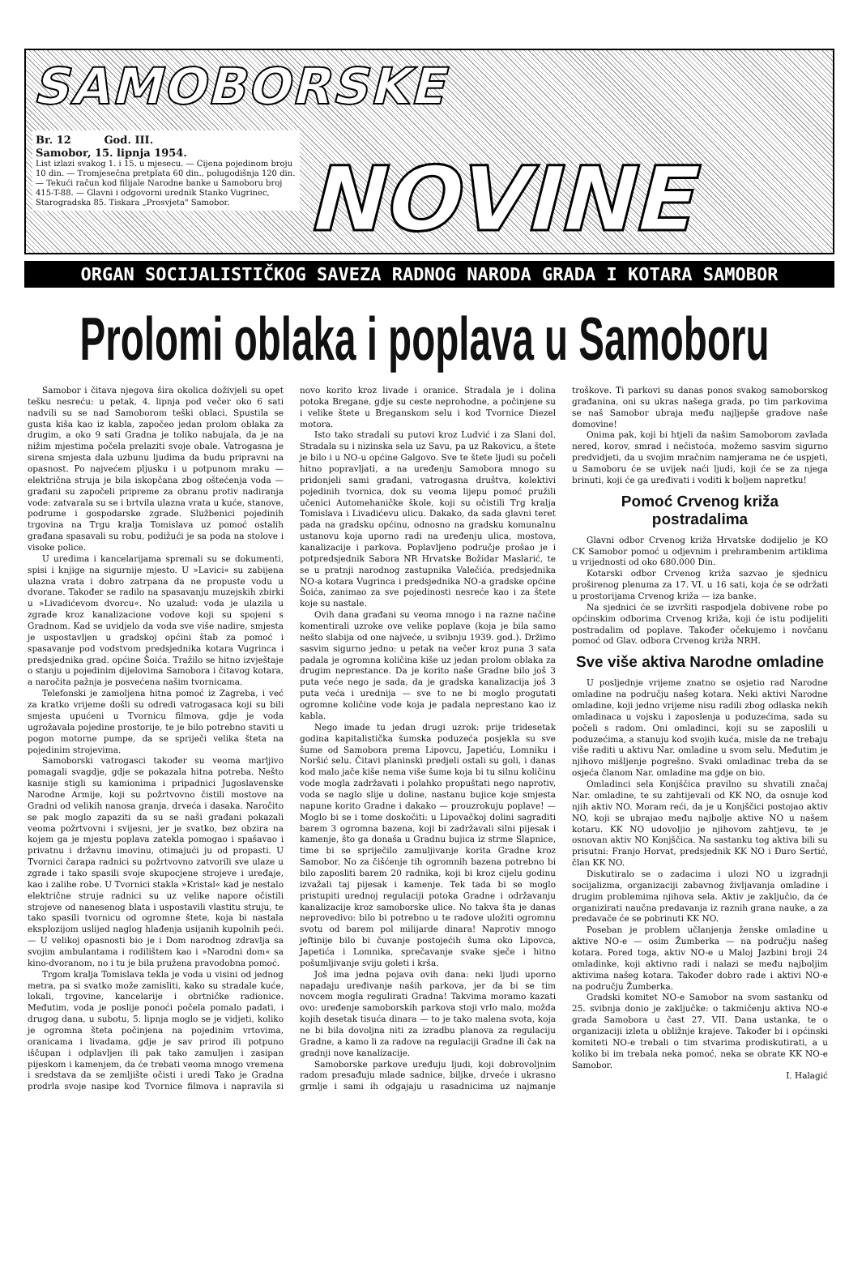SAMOBORSKE
Br. 12 God. III.
Samobor, 15. lipnja 1954.
List izlazi svakog 1. i 15. u mjesecu. — Cijena pojedinom broju 10 din. — Tromjesečna pretplata 60 din., polugodišnja 120 din. — Tekući račun kod filijale Narodne banke u Samoboru broj 415-T-88. — Glavni i odgovorni urednik Stanko Vugrinec, Starogradska 85. Tiskara „Prosvjeta" Samobor.
NOVINE
ORGAN SOCIJALISTIČKOG SAVEZA RADNOG NARODA GRADA I KOTARA SAMOBOR
Prolomi oblaka i poplava u Samoboru
Samobor i čitava njegova šira okolica doživjeli su opet tešku nesreću: u petak, 4. lipnja pod večer oko 6 sati nadvili su se nad Samoborom teški oblaci. Spustila se gusta kiša kao iz kabla, započeo jedan prolom oblaka za drugim, a oko 9 sati Gradna je toliko nabujala, da je na nižim mjestima počela prelaziti svoje obale. Vatrogasna je sirena smjesta dala uzbunu ljudima da budu pripravni na opasnost. Po najvećem pljusku i u potpunom mraku — električna struja je bila iskopčana zbog oštećenja voda — građani su započeli priprеme za obranu protiv nadiranja vode: zatvarala su se i brtvila ulazna vrata u kuće, stanove, podrume i gospodarske zgrade. Službenici pojedinih trgovina na Trgu kralja Tomislava uz pomoć ostalih građana spasavali su robu, podižući je sa poda na stolove i visoke police.
U uredima i kancelarijama spremali su se dokumenti, spisi i knjige na sigurnije mjesto. U »Lavici« su zabijena ulazna vrata i dobro zatrpana da ne propuste vodu u dvorane. Također se radilo na spasavanju muzejskih zbirki u »Livadićevom dvorcu«. No uzalud: voda je ulazila u zgrade kroz kanalizacione vodove koji su spojeni s Gradnom. Kad se uvidjelo da voda sve više nadire, smjesta je uspostavljen u gradskoj općini štab za pomoć i spasavanje pod vodstvom predsjednika kotara Vugrinca i predsjednika grad. općine Šoića. Tražilo se hitno izvještaje o stanju u pojedinim dijelovima Samobora i čitavog kotara, a naročita pažnja je posvećena našim tvornicama.
Telefonski je zamoljena hitna pomoć iz Zagreba, i već za kratko vrijeme došli su odredi vatrogasaca koji su bili smjesta upućeni u Tvornicu filmova, gdje je voda ugrožavala pojedine prostorije, te je bilo potrebno staviti u pogon motorne pumpe, da se spriječi velika šteta na pojedinim strojevima.
Samoborski vatrogasci također su veoma marljivo pomagali svagdje, gdje se pokazala hitna potreba. Nešto kasnije stigli su kamionima i pripadnici Jugoslavenske Narodne Armije, koji su požrtvovno čistili mostove na Gradni od velikih nanosa granja, drveća i dasaka. Naročito se pak moglo zapaziti da su se naši građani pokazali veoma požrtvovni i svijesni, jer je svatko, bez obzira na kojem ga je mjestu poplava zatekla pomogao i spašavao i privatnu i državnu imovinu, otimajući ju od propasti. U Tvornici čarapa radnici su požrtvovno zatvorili sve ulaze u zgrade i tako spasili svoje skupocjene strojeve i uređaje, kao i zalihe robe. U Tvornici stakla »Kristal« kad je nestalo električne struje radnici su uz velike napore očistili strojeve od nanesenog blata i uspostavili vlastitu struju, te tako spasili tvornicu od ogromne štete, koja bi nastala eksplozijom uslijed naglog hlađenja usijanih kupolnih peći. — U velikoj opasnosti bio je i Dom narodnog zdravlja sa svojim ambulantama i rodilištem kao i »Narodni dom« sa kino-dvoranom, no i tu je bila pružena pravodobna pomoć.
Trgom kralja Tomislava tekla je voda u visini od jednog metra, pa si svatko može zamisliti, kako su stradale kuće, lokali, trgovine, kancelarije i obrtničke radionice. Međutim, voda je poslije ponoći počela pomalo padati, i drugog dana, u subotu, 5. lipnja moglo se je vidjeti, koliko je ogromna šteta počinjena na pojedinim vrtovima, oranicama i livadama, gdje je sav prirod ili potpuno iščupan i odplavljen ili pak tako zamuljen i zasipan pijeskom i kamenjem, da će trebati veoma mnogo vremena i sredstava da se zemljište očisti i uredi Tako je Gradna prodrla svoje nasipe kod Tvornice filmova i napravila si novo korito kroz livade i oranice. Stradala je i dolina potoka Bregane, gdje su ceste neprohodne, a počinjene su i velike štete u Breganskom selu i kod Tvornice Diezel motora.
Isto tako stradali su putovi kroz Ludvić i za Slani dol. Stradala su i nizinska sela uz Savu, pa uz Rakovicu, a štete je bilo i u NO-u općine Galgovo. Sve te štete ljudi su počeli hitno popravljati, a na uređenju Samobora mnogo su pridonjeli sami građani, vatrogasna društva, kolektivi pojedinih tvornica, dok su veoma lijepu pomoć pružili učenici Automehaničke škole, koji su očistili Trg kralja Tomislava i Livadićevu ulicu. Dakako, da sada glavni teret pada na gradsku općinu, odnosno na gradsku komunalnu ustanovu koja uporno radi na uređenju ulica, mostova, kanalizacije i parkova. Poplavljeno područje prošao je i potpredsjednik Sabora NR Hrvatske Božidar Maslarić, te se u pratnji narodnog zastupnika Valečića, predsjednika NO-a kotara Vugrinca i predsjednika NO-a gradske općine Šoića, zanimao za sve pojedinosti nesreće kao i za štete koje su nastale.
Ovih dana građani su veoma mnogo i na razne načine komentirali uzroke ove velike poplave (koja je bila samo nešto slabija od one najveće, u svibnju 1939. god.). Držimo sasvim sigurno jedno: u petak na večer kroz puna 3 sata padala je ogromna količina kiše uz jedan prolom oblaka za drugim neprestance. Da je korito naše Gradne bilo još 3 puta veće nego je sada, da je gradska kanalizacija još 3 puta veća i urednija — sve to ne bi moglo progutati ogromne količine vode koja je padala neprestano kao iz kabla.
Nego imade tu jedan drugi uzrok: prije tridesetak godina kapitalistička šumska poduzeća posjekla su sve šume od Samobora prema Lipovcu, Japetiću, Lomniku i Noršić selu. Čitavi planinski predjeli ostali su goli, i danas kod malo jače kiše nema više šume koja bi tu silnu količinu vode mogla zadržavati i polahko propuštati nego naprotiv, voda se naglo slije u doline, nastanu bujice koje smjesta napune korito Gradne i dakako — prouzrokuju poplave! — Moglo bi se i tome doskočiti: u Lipovačkoj dolini sagraditi barem 3 ogromna bazena, koji bi zadržavali silni pijesak i kamenje, što ga donaša u Gradnu bujica iz strme Slapnice, time bi se spriječilo zamuljivanje korita Gradne kroz Samobor. No za čišćenje tih ogromnih bazena potrebno bi bilo zaposliti barem 20 radnika, koji bi kroz cijelu godinu izvažali taj pijesak i kamenje. Tek tada bi se moglo pristupiti urednoj regulaciji potoka Gradne i održavanju kanalizacije kroz samoborske ulice. No takva šta je danas neprovedivo: bilo bi potrebno u te radove uložiti ogromnu svotu od barem pol milijarde dinara! Naprotiv mnogo jeftinije bilo bi čuvanje postojećih šuma oko Lipovca, Japetića i Lomnika, sprečavanje svake sječe i hitno pošumljivanje sviju goleti i krša.
Još ima jedna pojava ovih dana: neki ljudi uporno napadaju uređivanje naših parkova, jer da bi se tim novcem mogla regulirati Gradna! Takvima moramo kazati ovo: uređenje samoborskih parkova stoji vrlo malo, možda kojih desetak tisuća dinara — to je tako malena svota, koja ne bi bila dovoljna niti za izradbu planova za regulaciju Gradne, a kamo li za radove na regulaciji Gradne ili čak na gradnji nove kanalizacije.
Samoborske parkove uređuju ljudi, koji dobrovoljnim radom presađuju mlade sadnice, biljke, drveće i ukrasno grmlje i sami ih odgajaju u rasadnicima uz najmanje troškove. Ti parkovi su danas ponos svakog samoborskog građanina, oni su ukras našega grada, po tim parkovima se naš Samobor ubraja među najljepše gradove naše domovine!
Onima pak, koji bi htjeli da našim Samoborom zavlada nered, korov, smrad i nečistoća, možemo sasvim sigurno predvidjeti, da u svojim mračnim namjerama ne će uspjeti, u Samoboru će se uvijek naći ljudi, koji će se za njega brinuti, koji će ga uređivati i voditi k boljem napretku!
Pomoć Crvenog križa postradalima
Glavni odbor Crvenog križa Hrvatske dodijelio je KO CK Samobor pomoć u odjevnim i prehrambenim artiklima u vrijednosti od oko 680.000 Din.
Kotarski odbor Crvenog križa sazvao je sjednicu proširenog plenuma za 17. VI. u 16 sati, koja će se održati u prostorijama Crvenog križa — iza banke.
Na sjednici će se izvršiti raspodjela dobivene robe po općinskim odborima Crvenog križa, koji će istu podijeliti postradalim od poplave. Također očekujemo i novčanu pomoć od Glav. odbora Crvenog križa NRH.
Sve više aktiva Narodne omladine
U posljednje vrijeme znatno se osjetio rad Narodne omladine na području našeg kotara. Neki aktivi Narodne omladine, koji jedno vrijeme nisu radili zbog odlaska nekih omladinaca u vojsku i zaposlenja u poduzećima, sada su počeli s radom. Oni omladinci, koji su se zaposlili u poduzećima, a stanuju kod svojih kuća, misle da ne trebaju više raditi u aktivu Nar. omladine u svom selu. Međutim je njihovo mišljenje pogrešno. Svaki omladinac treba da se osjeća članom Nar. omladine ma gdje on bio.
Omladinci sela Konjščica pravilno su shvatili značaj Nar. omladine, te su zahtijevali od KK NO, da osnuje kod njih aktiv NO. Moram reći, da je u Konjščici postojao aktiv NO, koji se ubrajao među najbolje aktive NO u našem kotaru. KK NO udovoljio je njihovom zahtjevu, te je osnovan aktiv NO Konjščica. Na sastanku tog aktiva bili su prisutni: Franjo Horvat, predsjednik KK NO i Đuro Sertić, član KK NO.
Diskutiralo se o zadacima i ulozi NO u izgradnji socijalizma, organizaciji zabavnog življavanja omladine i drugim problemima njihova sela. Aktiv je zaključio, da će organizirati naučna predavanja iz raznih grana nauke, a za predavače će se pobrinuti KK NO.
Poseban je problem učlanjenja ženske omladine u aktive NO-e — osim Žumberka — na području našeg kotara. Pored toga, aktiv NO-e u Maloj Jazbini broji 24 omladinke, koji aktivno radi i nalazi se među najboljim aktivima našeg kotara. Također dobro rade i aktivi NO-e na području Žumberka.
Gradski komitet NO-e Samobor na svom sastanku od 25. svibnja donio je zaključke: o takmičenju aktiva NO-e grada Samobora u čast 27. VII. Dana ustanka, te o organizaciji izleta u obližnje krajeve. Također bi i općinski komiteti NO-e trebali o tim stvarima prodiskutirati, a u koliko bi im trebala neka pomoć, neka se obrate KK NO-e Samobor.
I. Halagić